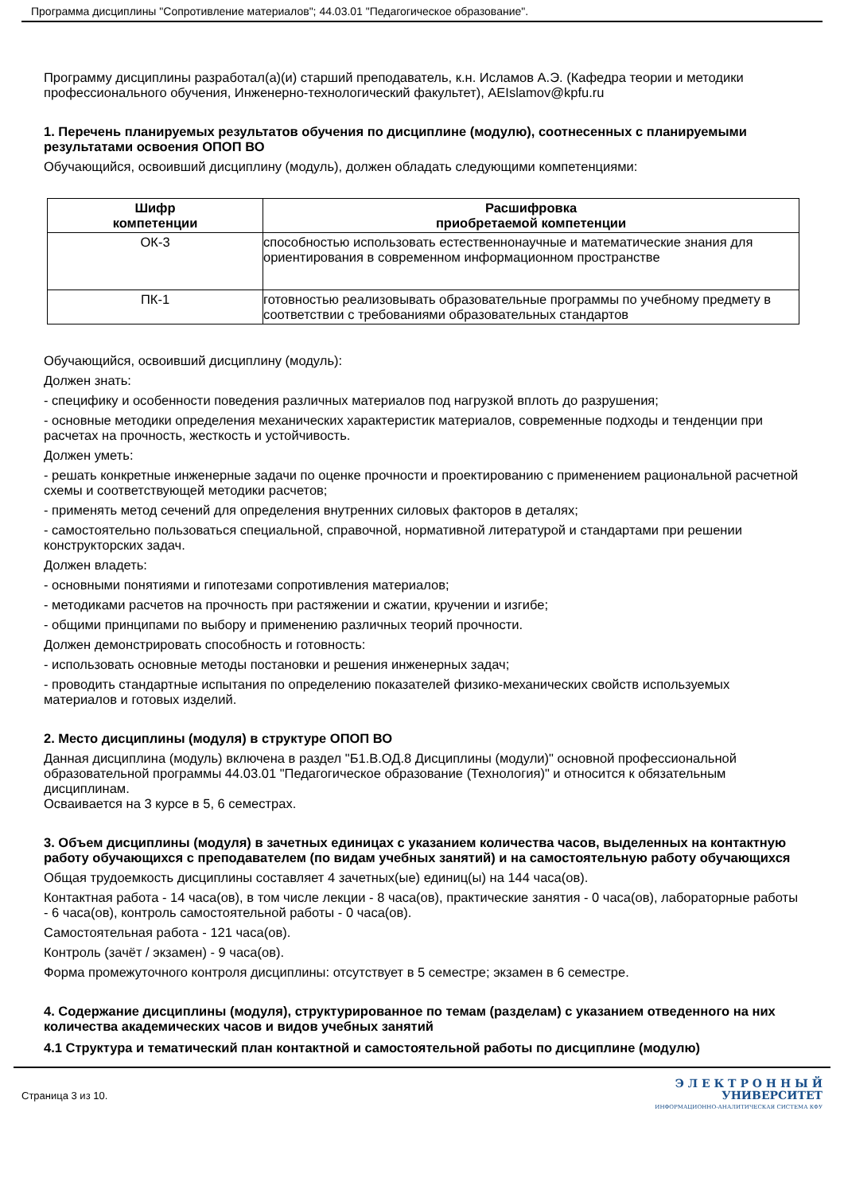Программа дисциплины "Сопротивление материалов"; 44.03.01 "Педагогическое образование".
Программу дисциплины разработал(а)(и) старший преподаватель, к.н. Исламов А.Э. (Кафедра теории и методики профессионального обучения, Инженерно-технологический факультет), AEIslamov@kpfu.ru
1. Перечень планируемых результатов обучения по дисциплине (модулю), соотнесенных с планируемыми результатами освоения ОПОП ВО
Обучающийся, освоивший дисциплину (модуль), должен обладать следующими компетенциями:
| Шифр компетенции | Расшифровка приобретаемой компетенции |
| --- | --- |
| ОК-3 | способностью использовать естественнонаучные и математические знания для ориентирования в современном информационном пространстве |
| ПК-1 | готовностью реализовывать образовательные программы по учебному предмету в соответствии с требованиями образовательных стандартов |
Обучающийся, освоивший дисциплину (модуль):
Должен знать:
- специфику и особенности поведения различных материалов под нагрузкой вплоть до разрушения;
- основные методики определения механических характеристик материалов, современные подходы и тенденции при расчетах на прочность, жесткость и устойчивость.
Должен уметь:
- решать конкретные инженерные задачи по оценке прочности и проектированию с применением рациональной расчетной схемы и соответствующей методики расчетов;
- применять метод сечений для определения внутренних силовых факторов в деталях;
- самостоятельно пользоваться специальной, справочной, нормативной литературой и стандартами при решении конструкторских задач.
Должен владеть:
- основными понятиями и гипотезами сопротивления материалов;
- методиками расчетов на прочность при растяжении и сжатии, кручении и изгибе;
- общими принципами по выбору и применению различных теорий прочности.
Должен демонстрировать способность и готовность:
- использовать основные методы постановки и решения инженерных задач;
- проводить стандартные испытания по определению показателей физико-механических свойств используемых материалов и готовых изделий.
2. Место дисциплины (модуля) в структуре ОПОП ВО
Данная дисциплина (модуль) включена в раздел "Б1.В.ОД.8 Дисциплины (модули)" основной профессиональной образовательной программы 44.03.01 "Педагогическое образование (Технология)" и относится к обязательным дисциплинам.
Осваивается на 3 курсе в 5, 6 семестрах.
3. Объем дисциплины (модуля) в зачетных единицах с указанием количества часов, выделенных на контактную работу обучающихся с преподавателем (по видам учебных занятий) и на самостоятельную работу обучающихся
Общая трудоемкость дисциплины составляет 4 зачетных(ые) единиц(ы) на 144 часа(ов).
Контактная работа - 14 часа(ов), в том числе лекции - 8 часа(ов), практические занятия - 0 часа(ов), лабораторные работы - 6 часа(ов), контроль самостоятельной работы - 0 часа(ов).
Самостоятельная работа - 121 часа(ов).
Контроль (зачёт / экзамен) - 9 часа(ов).
Форма промежуточного контроля дисциплины: отсутствует в 5 семестре; экзамен в 6 семестре.
4. Содержание дисциплины (модуля), структурированное по темам (разделам) с указанием отведенного на них количества академических часов и видов учебных занятий
4.1 Структура и тематический план контактной и самостоятельной работы по дисциплине (модулю)
Страница 3 из 10.
Э Л Е К Т Р О Н Н Ы Й
УНИВЕРСИТЕТ
ИНФОРМАЦИОННО-АНАЛИТИЧЕСКАЯ СИСТЕМА КФУ